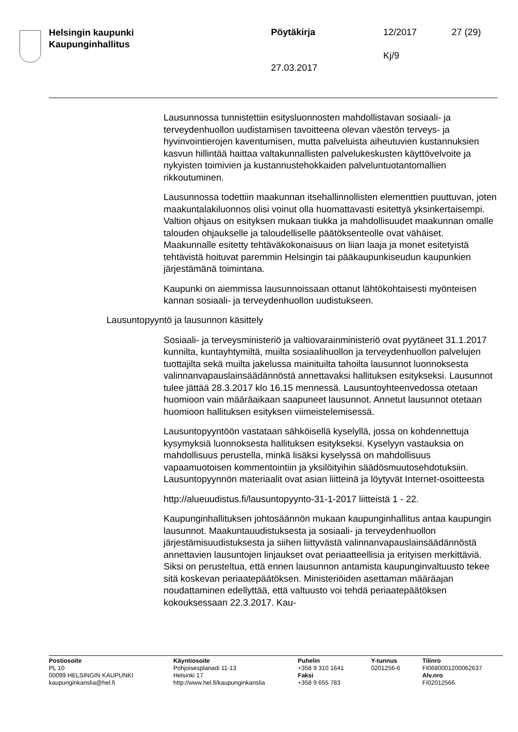Helsingin kaupunki
Kaupunginhallitus
Pöytäkirja 12/2017 27 (29)
Kj/9
27.03.2017
Lausunnossa tunnistettiin esitysluonnosten mahdollistavan sosiaali- ja terveydenhuollon uudistamisen tavoitteena olevan väestön terveys- ja hyvinvointierojen kaventumisen, mutta palveluista aiheutuvien kustannuksien kasvun hillintää haittaa valtakunnallisten palvelukeskusten käyttövelvoite ja nykyisten toimivien ja kustannustehokkaiden palveluntuotantomallien rikkoutuminen.
Lausunnossa todettiin maakunnan itsehallinnollisten elementtien puuttuvan, joten maakuntalakiluonnos olisi voinut olla huomattavasti esitettyä yksinkertaisempi. Valtion ohjaus on esityksen mukaan tiukka ja mahdollisuudet maakunnan omalle talouden ohjaukselle ja taloudelliselle päätöksenteolle ovat vähäiset. Maakunnalle esitetty tehtäväkokonaisuus on liian laaja ja monet esitetyistä tehtävistä hoituvat paremmin Helsingin tai pääkaupunkiseudun kaupunkien järjestämänä toimintana.
Kaupunki on aiemmissa lausunnoissaan ottanut lähtökohtaisesti myönteisen kannan sosiaali- ja terveydenhuollon uudistukseen.
Lausuntopyyntö ja lausunnon käsittely
Sosiaali- ja terveysministeriö ja valtiovarainministeriö ovat pyytäneet 31.1.2017 kunnilta, kuntayhtymiltä, muilta sosiaalihuollon ja terveydenhuollon palvelujen tuottajilta sekä muilta jakelussa mainituilta tahoilta lausunnot luonnoksesta valinnanvapauslainsäädännöstä annettavaksi hallituksen esitykseksi. Lausunnot tulee jättää 28.3.2017 klo 16.15 mennessä. Lausuntoyhteenvedossa otetaan huomioon vain määräaikaan saapuneet lausunnot. Annetut lausunnot otetaan huomioon hallituksen esityksen viimeistelemisessä.
Lausuntopyyntöön vastataan sähköisellä kyselyllä, jossa on kohdennettuja kysymyksiä luonnoksesta hallituksen esitykseksi. Kyselyyn vastauksia on mahdollisuus perustella, minkä lisäksi kyselyssä on mahdollisuus vapaamuotoisen kommentointiin ja yksilöityihin säädösmuutosehdotuksiin. Lausuntopyynnön materiaalit ovat asian liitteinä ja löytyvät Internet-osoitteesta
http://alueuudistus.fi/lausuntopyynto-31-1-2017 liitteistä 1 - 22.
Kaupunginhallituksen johtosäännön mukaan kaupunginhallitus antaa kaupungin lausunnot. Maakuntauudistuksesta ja sosiaali- ja terveydenhuollon järjestämisuudistuksesta ja siihen liittyvästä valinnanvapauslainsäädännöstä annettavien lausuntojen linjaukset ovat periaatteellisia ja erityisen merkittäviä. Siksi on perusteltua, että ennen lausunnon antamista kaupunginvaltuusto tekee sitä koskevan periaatepäätöksen. Ministeriöiden asettaman määräajan noudattaminen edellyttää, että valtuusto voi tehdä periaatepäätöksen kokouksessaan 22.3.2017. Kau-
Postiosoite
PL 10
00099 HELSINGIN KAUPUNKI
kaupunginkanslia@hel.fi
Käyntiosoite
Pohjoisesplanadi 11-13
Helsinki 17
http://www.hel.fi/kaupunginkanslia
Puhelin
+358 9 310 1641
Faksi
+358 9 655 783
Y-tunnus
0201256-6
Tilinro
FI0680001200062637
Alv.nro
FI02012566